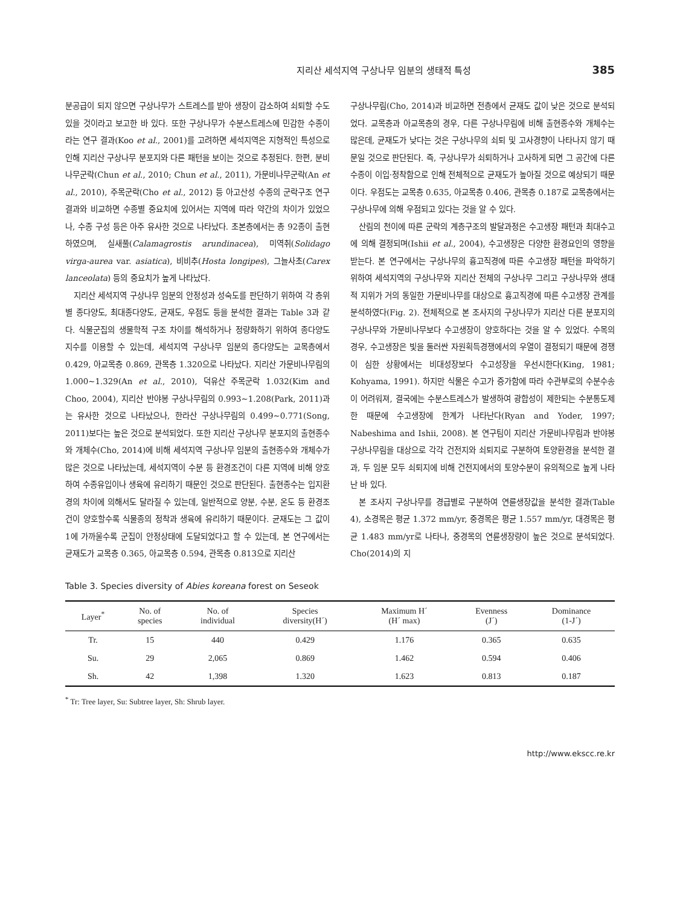지리산 세석지역 구상나무 임분의 생태적 특성 385
분공급이 되지 않으면 구상나무가 스트레스를 받아 생장이 감소하여 쇠퇴할 수도 있을 것이라고 보고한 바 있다. 또한 구상나무가 수분스트레스에 민감한 수종이라는 연구 결과(Koo et al., 2001)를 고려하면 세석지역은 지형적인 특성으로 인해 지리산 구상나무 분포지와 다른 패턴을 보이는 것으로 추정된다. 한편, 분비나무군락(Chun et al., 2010; Chun et al., 2011), 가문비나무군락(An et al., 2010), 주목군락(Cho et al., 2012) 등 아고산성 수종의 군락구조 연구결과와 비교하면 수종별 중요치에 있어서는 지역에 따라 약간의 차이가 있었으나, 수종 구성 등은 아주 유사한 것으로 나타났다. 초본층에서는 총 92종이 출현하였으며, 실새풀(Calamagrostis arundinacea), 미역취(Solidago virga-aurea var. asiatica), 비비추(Hosta longipes), 그늘사초(Carex lanceolata) 등의 중요치가 높게 나타났다.
지리산 세석지역 구상나무 임분의 안정성과 성숙도를 판단하기 위하여 각 층위별 종다양도, 최대종다양도, 균재도, 우점도 등을 분석한 결과는 Table 3과 같다. 식물군집의 생물학적 구조 차이를 해석하거나 정량화하기 위하여 종다양도 지수를 이용할 수 있는데, 세석지역 구상나무 임분의 종다양도는 교목층에서 0.429, 아교목층 0.869, 관목층 1.320으로 나타났다. 지리산 가문비나무림의 1.000~1.329(An et al., 2010), 덕유산 주목군락 1.032(Kim and Choo, 2004), 지리산 반야봉 구상나무림의 0.993~1.208(Park, 2011)과는 유사한 것으로 나타났으나, 한라산 구상나무림의 0.499~0.771(Song, 2011)보다는 높은 것으로 분석되었다. 또한 지리산 구상나무 분포지의 출현종수와 개체수(Cho, 2014)에 비해 세석지역 구상나무 임분의 출현종수와 개체수가 많은 것으로 나타났는데, 세석지역이 수분 등 환경조건이 다른 지역에 비해 양호하여 수종유입이나 생육에 유리하기 때문인 것으로 판단된다. 출현종수는 입지환경의 차이에 의해서도 달라질 수 있는데, 일반적으로 양분, 수분, 온도 등 환경조건이 양호할수록 식물종의 정착과 생육에 유리하기 때문이다. 균재도는 그 값이 1에 가까울수록 군집이 안정상태에 도달되었다고 할 수 있는데, 본 연구에서는 균재도가 교목층 0.365, 아교목층 0.594, 관목층 0.813으로 지리산
구상나무림(Cho, 2014)과 비교하면 전층에서 균재도 값이 낮은 것으로 분석되었다. 교목층과 아교목층의 경우, 다른 구상나무림에 비해 출현종수와 개체수는 많은데, 균재도가 낮다는 것은 구상나무의 쇠퇴 및 고사경향이 나타나지 않기 때문일 것으로 판단된다. 즉, 구상나무가 쇠퇴하거나 고사하게 되면 그 공간에 다른 수종이 이입·정착함으로 인해 전체적으로 균재도가 높아질 것으로 예상되기 때문이다. 우점도는 교목층 0.635, 아교목층 0.406, 관목층 0.187로 교목층에서는 구상나무에 의해 우점되고 있다는 것을 알 수 있다.
산림의 천이에 따른 군락의 계층구조의 발달과정은 수고생장 패턴과 최대수고에 의해 결정되며(Ishii et al., 2004), 수고생장은 다양한 환경요인의 영향을 받는다. 본 연구에서는 구상나무의 흉고직경에 따른 수고생장 패턴을 파악하기 위하여 세석지역의 구상나무와 지리산 전체의 구상나무 그리고 구상나무와 생태적 지위가 거의 동일한 가문비나무를 대상으로 흉고직경에 따른 수고생장 관계를 분석하였다(Fig. 2). 전체적으로 본 조사지의 구상나무가 지리산 다른 분포지의 구상나무와 가문비나무보다 수고생장이 양호하다는 것을 알 수 있었다. 수목의 경우, 수고생장은 빛을 둘러싼 자원획득경쟁에서의 우열이 결정되기 때문에 경쟁이 심한 상황에서는 비대성장보다 수고성장을 우선시한다(King, 1981; Kohyama, 1991). 하지만 식물은 수고가 증가함에 따라 수관부로의 수분수송이 어려워져, 결국에는 수분스트레스가 발생하여 광합성이 제한되는 수분통도제한 때문에 수고생장에 한계가 나타난다(Ryan and Yoder, 1997; Nabeshima and Ishii, 2008). 본 연구팀이 지리산 가문비나무림과 반야봉 구상나무림을 대상으로 각각 건전지와 쇠퇴지로 구분하여 토양환경을 분석한 결과, 두 임분 모두 쇠퇴지에 비해 건전지에서의 토양수분이 유의적으로 높게 나타난 바 있다.
본 조사지 구상나무를 경급별로 구분하여 연륜생장값을 분석한 결과(Table 4), 소경목은 평균 1.372 mm/yr, 중경목은 평균 1.557 mm/yr, 대경목은 평균 1.483 mm/yr로 나타나, 중경목의 연륜생장량이 높은 것으로 분석되었다. Cho(2014)의 지
Table 3. Species diversity of Abies koreana forest on Seseok
| Layer<sup>*</sup> | No. of species | No. of individual | Species diversity(H´) | Maximum H´ (H´ max) | Evenness (J´) | Dominance (1-J´) |
| --- | --- | --- | --- | --- | --- | --- |
| Tr. | 15 | 440 | 0.429 | 1.176 | 0.365 | 0.635 |
| Su. | 29 | 2,065 | 0.869 | 1.462 | 0.594 | 0.406 |
| Sh. | 42 | 1,398 | 1.320 | 1.623 | 0.813 | 0.187 |
<sup>*</sup> Tr: Tree layer, Su: Subtree layer, Sh: Shrub layer.
http://www.ekscc.re.kr